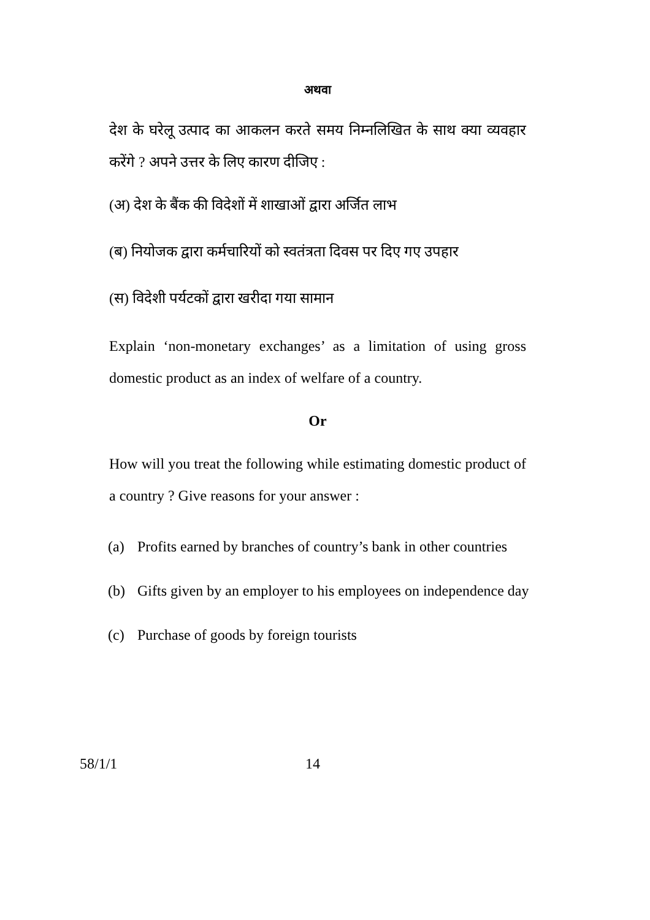अथवा
देश के घरेलू उत्पाद का आकलन करते समय निम्नलिखित के साथ क्या व्यवहार करेंगे ? अपने उत्तर के लिए कारण दीजिए :
(अ) देश के बैंक की विदेशों में शाखाओं द्वारा अर्जित लाभ
(ब) नियोजक द्वारा कर्मचारियों को स्वतंत्रता दिवस पर दिए गए उपहार
(स) विदेशी पर्यटकों द्वारा खरीदा गया सामान
Explain ‘non-monetary exchanges’ as a limitation of using gross domestic product as an index of welfare of a country.
Or
How will you treat the following while estimating domestic product of a country ? Give reasons for your answer :
(a) Profits earned by branches of country’s bank in other countries
(b) Gifts given by an employer to his employees on independence day
(c) Purchase of goods by foreign tourists
58/1/1 14